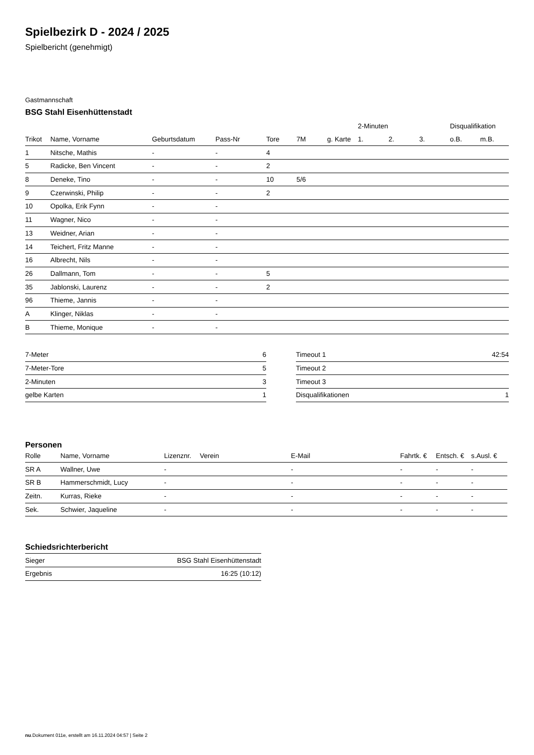Spielbezirk D - 2024 / 2025
Spielbericht (genehmigt)
Gastmannschaft
BSG Stahl Eisenhüttenstadt
| | | | | | | | 2-Minuten | | | Disqualifikation | |
| --- | --- | --- | --- | --- | --- | --- | --- | --- | --- | --- | --- |
| Trikot | Name, Vorname | Geburtsdatum | Pass-Nr | Tore | 7M | g. Karte | 1. | 2. | 3. | o.B. | m.B. |
| 1 | Nitsche, Mathis | - | - | 4 | | | | | | | |
| 5 | Radicke, Ben Vincent | - | - | 2 | | | | | | | |
| 8 | Deneke, Tino | - | - | 10 | 5/6 | | | | | | |
| 9 | Czerwinski, Philip | - | - | 2 | | | | | | | |
| 10 | Opolka, Erik Fynn | - | - | | | | | | | | |
| 11 | Wagner, Nico | - | - | | | | | | | | |
| 13 | Weidner, Arian | - | - | | | | | | | | |
| 14 | Teichert, Fritz Manne | - | - | | | | | | | | |
| 16 | Albrecht, Nils | - | - | | | | | | | | |
| 26 | Dallmann, Tom | - | - | 5 | | | | | | | |
| 35 | Jablonski, Laurenz | - | - | 2 | | | | | | | |
| 96 | Thieme, Jannis | - | - | | | | | | | | |
| A | Klinger, Niklas | - | - | | | | | | | | |
| B | Thieme, Monique | - | - | | | | | | | | |
| 7-Meter | 6 |
| 7-Meter-Tore | 5 |
| 2-Minuten | 3 |
| gelbe Karten | 1 |
| Timeout 1 | 42:54 |
| Timeout 2 | |
| Timeout 3 | |
| Disqualifikationen | 1 |
Personen
| Rolle | Name, Vorname | Lizenznr. | Verein | E-Mail | Fahrtk. € | Entsch. € | s.Ausl. € |
| --- | --- | --- | --- | --- | --- | --- | --- |
| SR A | Wallner, Uwe | - | | - | - | - | - |
| SR B | Hammerschmidt, Lucy | - | | - | - | - | - |
| Zeitn. | Kurras, Rieke | - | | - | - | - | - |
| Sek. | Schwier, Jaqueline | - | | - | - | - | - |
Schiedsrichterbericht
| Sieger | BSG Stahl Eisenhüttenstadt |
| Ergebnis | 16:25 (10:12) |
nu.Dokument 011e, erstellt am 16.11.2024 04:57 | Seite 2